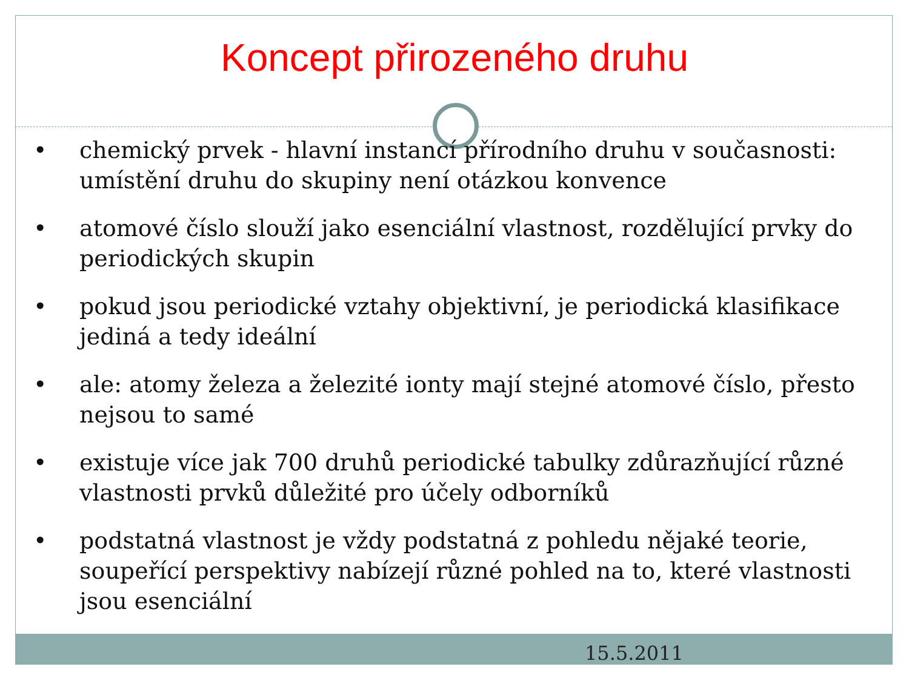Koncept přirozeného druhu
• chemický prvek - hlavní instancí přírodního druhu v současnosti: umístění druhu do skupiny není otázkou konvence
• atomové číslo slouží jako esenciální vlastnost, rozdělující prvky do periodických skupin
• pokud jsou periodické vztahy objektivní, je periodická klasifikace jediná a tedy ideální
• ale: atomy železa a železité ionty mají stejné atomové číslo, přesto nejsou to samé
• existuje více jak 700 druhů periodické tabulky zdůrazňující různé vlastnosti prvků důležité pro účely odborníků
• podstatná vlastnost je vždy podstatná z pohledu nějaké teorie, soupeřící perspektivy nabízejí různé pohled na to, které vlastnosti jsou esenciální
15.5.2011